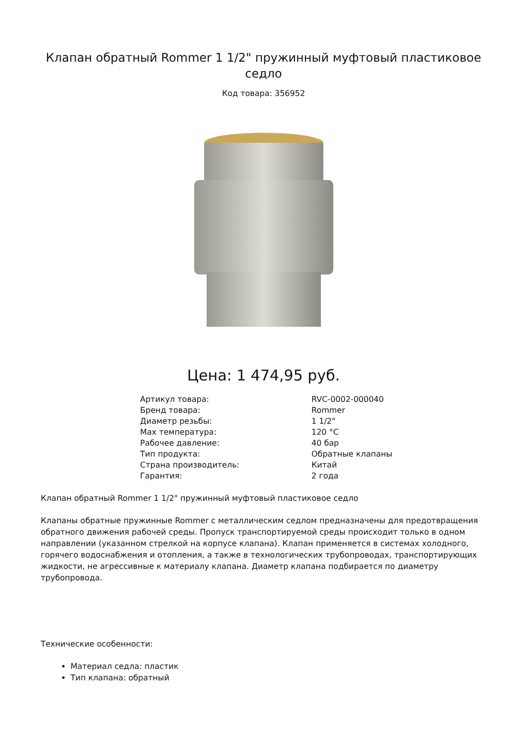Клапан обратный Rommer 1 1/2" пружинный муфтовый пластиковое седло
Код товара: 356952
Цена: 1 474,95 руб.
| Артикул товара: | RVC-0002-000040 |
| Бренд товара: | Rommer |
| Диаметр резьбы: | 1 1/2" |
| Max температура: | 120 °C |
| Рабочее давление: | 40 бар |
| Тип продукта: | Обратные клапаны |
| Страна производитель: | Китай |
| Гарантия: | 2 года |
Клапан обратный Rommer 1 1/2" пружинный муфтовый пластиковое седло
Клапаны обратные пружинные Rommer с металлическим седлом предназначены для предотвращения обратного движения рабочей среды. Пропуск транспортируемой среды происходит только в одном направлении (указанном стрелкой на корпусе клапана). Клапан применяется в системах холодного, горячего водоснабжения и отопления, а также в технологических трубопроводах, транспортирующих жидкости, не агрессивные к материалу клапана. Диаметр клапана подбирается по диаметру трубопровода.
Технические особенности:
Материал седла: пластик
Тип клапана: обратный